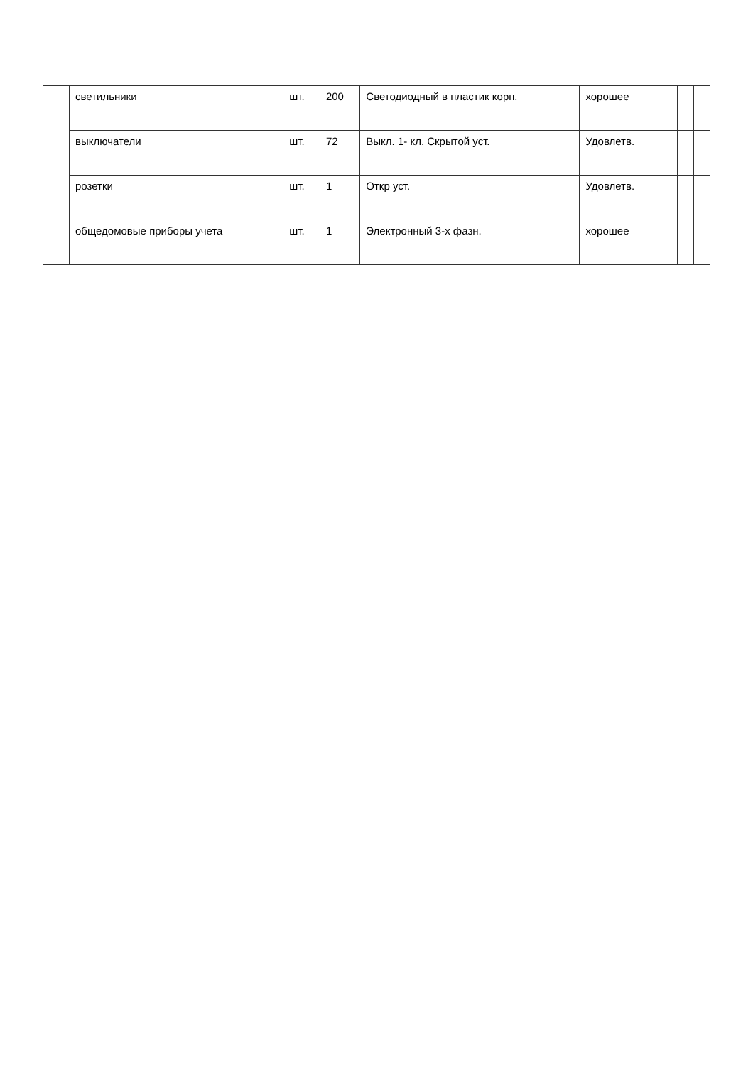| | светильники | шт. | 200 | Светодиодный в пластик корп. | хорошее | | | |
| | выключатели | шт. | 72 | Выкл. 1- кл. Скрытой уст. | Удовлетв. | | | |
| | розетки | шт. | 1 | Откр уст. | Удовлетв. | | | |
| | общедомовые приборы учета | шт. | 1 | Электронный 3-х фазн. | хорошее | | | |